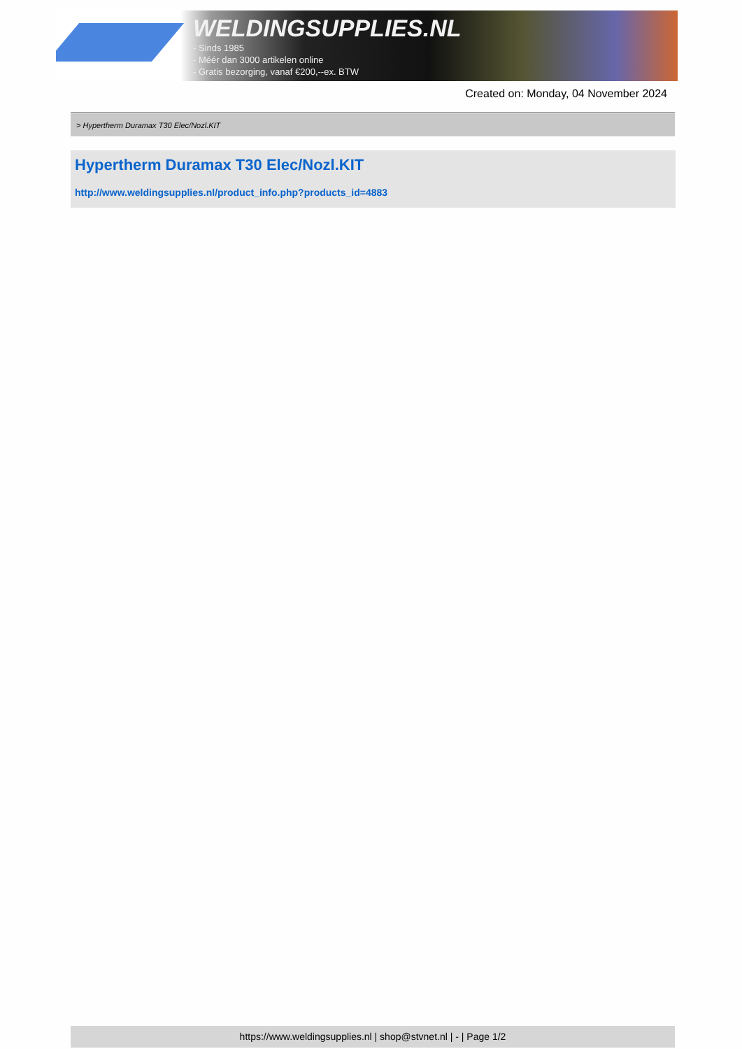WELDINGSUPPLIES.NL
- Sinds 1985
- Méér dan 3000 artikelen online
- Gratis bezorging, vanaf €200,--ex. BTW
Created on: Monday, 04 November 2024
> Hypertherm Duramax T30 Elec/Nozl.KIT
Hypertherm Duramax T30 Elec/Nozl.KIT
http://www.weldingsupplies.nl/product_info.php?products_id=4883
https://www.weldingsupplies.nl | shop@stvnet.nl | - | Page 1/2